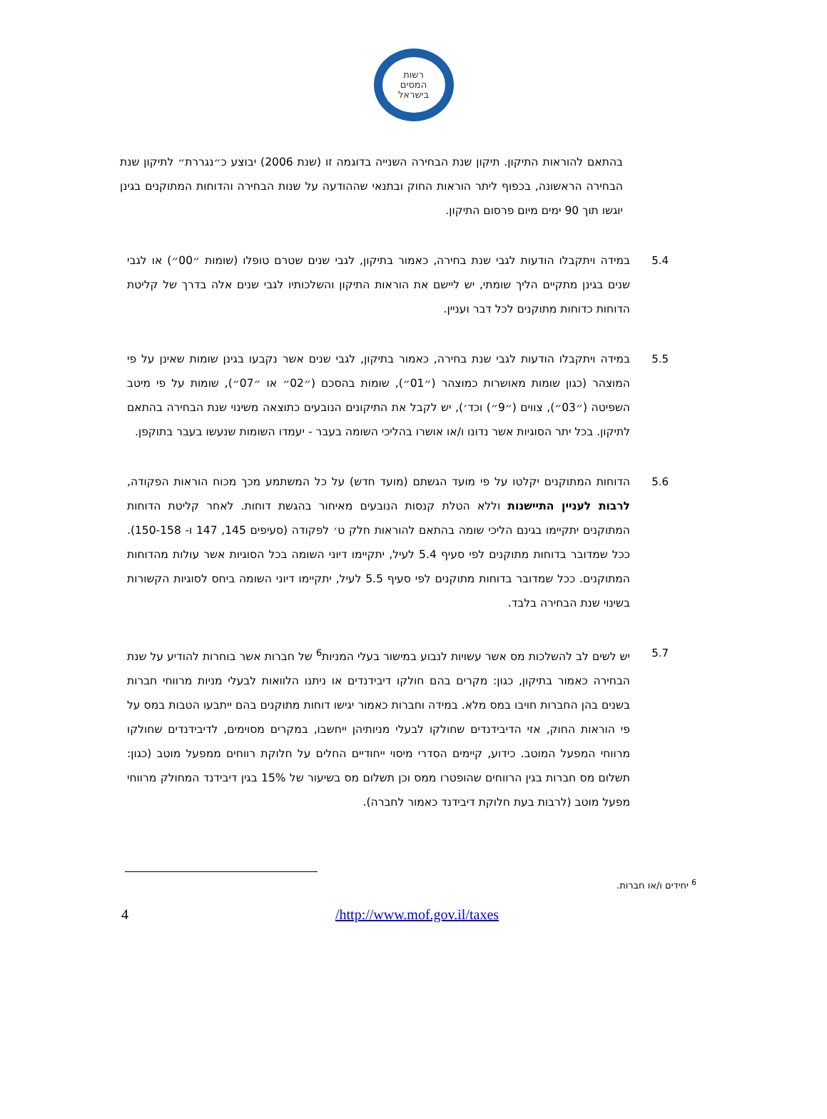רשות
המסים
בישראל
בהתאם להוראות התיקון. תיקון שנת הבחירה השנייה בדוגמה זו (שנת 2006) יבוצע כ״נגררת״ לתיקון שנת הבחירה הראשונה, בכפוף ליתר הוראות החוק ובתנאי שההודעה על שנות הבחירה והדוחות המתוקנים בגינן יוגשו תוך 90 ימים מיום פרסום התיקון.
5.4 במידה ויתקבלו הודעות לגבי שנת בחירה, כאמור בתיקון, לגבי שנים שטרם טופלו (שומות ״00״) או לגבי שנים בגינן מתקיים הליך שומתי, יש ליישם את הוראות התיקון והשלכותיו לגבי שנים אלה בדרך של קליטת הדוחות כדוחות מתוקנים לכל דבר ועניין.
5.5 במידה ויתקבלו הודעות לגבי שנת בחירה, כאמור בתיקון, לגבי שנים אשר נקבעו בגינן שומות שאינן על פי המוצהר (כגון שומות מאושרות כמוצהר (״01״), שומות בהסכם (״02״ או ״07״), שומות על פי מיטב השפיטה (״03״), צווים (״9״) וכד׳), יש לקבל את התיקונים הנובעים כתוצאה משינוי שנת הבחירה בהתאם לתיקון. בכל יתר הסוגיות אשר נדונו ו/או אושרו בהליכי השומה בעבר - יעמדו השומות שנעשו בעבר בתוקפן.
5.6 הדוחות המתוקנים יקלטו על פי מועד הגשתם (מועד חדש) על כל המשתמע מכך מכוח הוראות הפקודה, לרבות לעניין התיישנות וללא הטלת קנסות הנובעים מאיחור בהגשת דוחות. לאחר קליטת הדוחות המתוקנים יתקיימו בגינם הליכי שומה בהתאם להוראות חלק ט׳ לפקודה (סעיפים 145, 147 ו- 150-158). ככל שמדובר בדוחות מתוקנים לפי סעיף 5.4 לעיל, יתקיימו דיוני השומה בכל הסוגיות אשר עולות מהדוחות המתוקנים. ככל שמדובר בדוחות מתוקנים לפי סעיף 5.5 לעיל, יתקיימו דיוני השומה ביחס לסוגיות הקשורות בשינוי שנת הבחירה בלבד.
5.7 יש לשים לב להשלכות מס אשר עשויות לנבוע במישור בעלי המניות<sup>6</sup> של חברות אשר בוחרות להודיע על שנת הבחירה כאמור בתיקון, כגון: מקרים בהם חולקו דיבידנדים או ניתנו הלוואות לבעלי מניות מרווחי חברות בשנים בהן החברות חויבו במס מלא. במידה וחברות כאמור יגישו דוחות מתוקנים בהם ייתבעו הטבות במס על פי הוראות החוק, אזי הדיבידנדים שחולקו לבעלי מניותיהן ייחשבו, במקרים מסוימים, לדיבידנדים שחולקו מרווחי המפעל המוטב. כידוע, קיימים הסדרי מיסוי ייחודיים החלים על חלוקת רווחים ממפעל מוטב (כגון: תשלום מס חברות בגין הרווחים שהופטרו ממס וכן תשלום מס בשיעור של 15% בגין דיבידנד המחולק מרווחי מפעל מוטב (לרבות בעת חלוקת דיבידנד כאמור לחברה).
<sup>6</sup> יחידים ו/או חברות.
4 /http://www.mof.gov.il/taxes